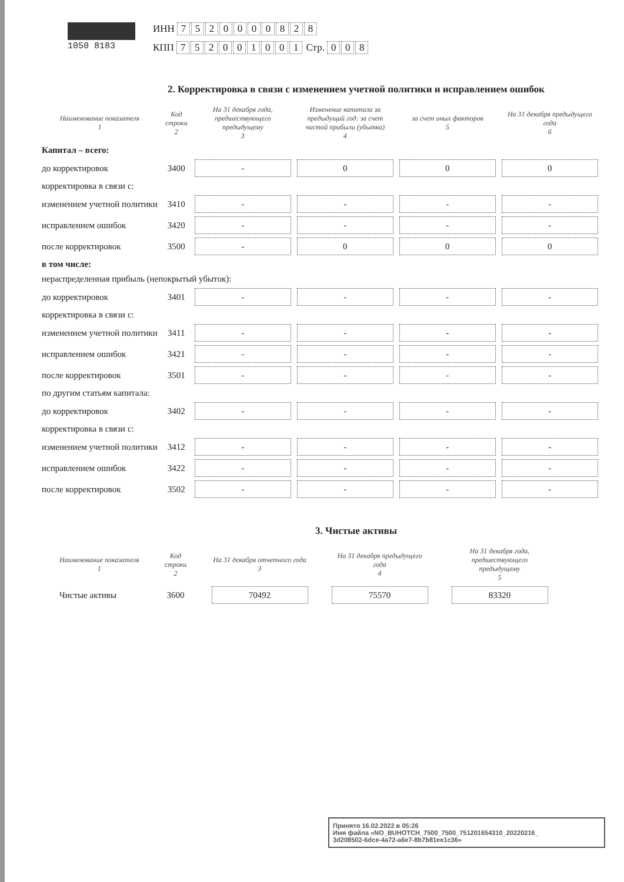1050 8183 ИНН 7520000828
КПП 752001001 Стр. 008
2. Корректировка в связи с изменением учетной политики и исправлением ошибок
| Наименование показателя 1 | Код строки 2 | На 31 декабря года, предшествующего предыдущему 3 | Изменение капитала за предыдущий год: за счет чистой прибыли (убытка) 4 | за счет иных факторов 5 | На 31 декабря предыдущего года 6 |
| --- | --- | --- | --- | --- | --- |
| Капитал – всего: | | | | | |
| до корректировок | 3400 | - | 0 | 0 | 0 |
| корректировка в связи с: | | | | | |
| изменением учетной политики | 3410 | - | - | - | - |
| исправлением ошибок | 3420 | - | - | - | - |
| после корректировок | 3500 | - | 0 | 0 | 0 |
| в том числе: | | | | | |
| нераспределенная прибыль (непокрытый убыток): | | | | | |
| до корректировок | 3401 | - | - | - | - |
| корректировка в связи с: | | | | | |
| изменением учетной политики | 3411 | - | - | - | - |
| исправлением ошибок | 3421 | - | - | - | - |
| после корректировок | 3501 | - | - | - | - |
| по другим статьям капитала: | | | | | |
| до корректировок | 3402 | - | - | - | - |
| корректировка в связи с: | | | | | |
| изменением учетной политики | 3412 | - | - | - | - |
| исправлением ошибок | 3422 | - | - | - | - |
| после корректировок | 3502 | - | - | - | - |
3. Чистые активы
| Наименование показателя 1 | Код строки 2 | На 31 декабря отчетного года 3 | На 31 декабря предыдущего года 4 | На 31 декабря года, предшествующего предыдущему 5 |
| --- | --- | --- | --- | --- |
| Чистые активы | 3600 | 70492 | 75570 | 83320 |
Принято 16.02.2022 в 05:26
Имя файла «NO_BUHOTCH_7500_7500_751201654310_20220216_
3d208502-6dce-4a72-a6e7-8b7b81ee1c36»